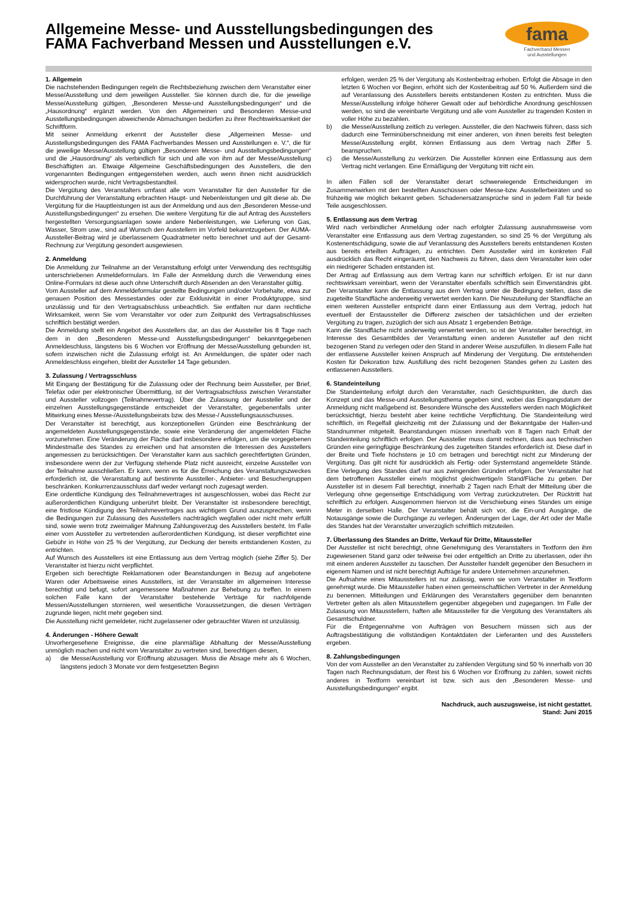Allgemeine Messe- und Ausstellungsbedingungen des
FAMA Fachverband Messen und Ausstellungen e.V.
fama
Fachverband Messen
und Ausstellungen
1. Allgemein
Die nachstehenden Bedingungen regeln die Rechtsbeziehung zwischen dem Veranstalter einer Messe/Ausstellung und dem jeweiligen Aussteller. Sie können durch die, für die jeweilige Messe/Ausstellung gültigen, „Besonderen Messe-und Ausstellungsbedingungen“ und die „Hausordnung“ ergänzt werden. Von den Allgemeinen und Besonderen Messe-und Ausstellungsbedingungen abweichende Abmachungen bedürfen zu ihrer Rechtswirksamkeit der Schriftform.
Mit seiner Anmeldung erkennt der Aussteller diese „Allgemeinen Messe- und Ausstellungsbedingungen des FAMA Fachverbandes Messen und Ausstellungen e. V.“, die für die jeweilige Messe/Ausstellung gültigen „Besonderen Messe- und Ausstellungsbedingungen“ und die „Hausordnung“ als verbindlich für sich und alle von ihm auf der Messe/Ausstellung Beschäftigten an. Etwaige Allgemeine Geschäftsbedingungen des Ausstellers, die den vorgenannten Bedingungen entgegenstehen werden, auch wenn ihnen nicht ausdrücklich widersprochen wurde, nicht Vertragsbestandteil.
Die Vergütung des Veranstalters umfasst alle vom Veranstalter für den Aussteller für die Durchführung der Veranstaltung erbrachten Haupt- und Nebenleistungen und gilt diese ab. Die Vergütung für die Hauptleistungen ist aus der Anmeldung und aus den „Besonderen Messe-und Ausstellungsbedingungen“ zu ersehen. Die weitere Vergütung für die auf Antrag des Ausstellers hergestellten Versorgungsanlagen sowie andere Nebenleistungen, wie Lieferung von Gas, Wasser, Strom usw., sind auf Wunsch den Ausstellern im Vorfeld bekanntzugeben. Der AUMA-Aussteller-Beitrag wird je überlassenem Quadratmeter netto berechnet und auf der Gesamt-Rechnung zur Vergütung gesondert ausgewiesen.
2. Anmeldung
Die Anmeldung zur Teilnahme an der Veranstaltung erfolgt unter Verwendung des rechtsgültig unterschriebenen Anmeldeformulars. Im Falle der Anmeldung durch die Verwendung eines Online-Formulars ist diese auch ohne Unterschrift durch Absenden an den Veranstalter gültig.
Vom Aussteller auf dem Anmeldeformular gestellte Bedingungen und/oder Vorbehalte, etwa zur genauen Position des Messestandes oder zur Exklusivität in einer Produktgruppe, sind unzulässig und für den Vertragsabschluss unbeachtlich. Sie entfalten nur dann rechtliche Wirksamkeit, wenn Sie vom Veranstalter vor oder zum Zeitpunkt des Vertragsabschlusses schriftlich bestätigt werden.
Die Anmeldung stellt ein Angebot des Ausstellers dar, an das der Aussteller bis 8 Tage nach dem in den „Besonderen Messe-und Ausstellungsbedingungen“ bekanntgegebenen Anmeldeschluss, längstens bis 6 Wochen vor Eröffnung der Messe/Ausstellung gebunden ist, sofern inzwischen nicht die Zulassung erfolgt ist. An Anmeldungen, die später oder nach Anmeldeschluss eingehen, bleibt der Aussteller 14 Tage gebunden.
3. Zulassung / Vertragsschluss
Mit Eingang der Bestätigung für die Zulassung oder der Rechnung beim Aussteller, per Brief, Telefax oder per elektronischer Übermittlung, ist der Vertragsabschluss zwischen Veranstalter und Aussteller vollzogen (Teilnahmevertrag). Über die Zulassung der Aussteller und der einzelnen Ausstellungsgegenstände entscheidet der Veranstalter, gegebenenfalls unter Mitwirkung eines Messe-/Ausstellungsbeirats bzw. des Messe-/ Ausstellungsausschusses.
Der Veranstalter ist berechtigt, aus konzeptionellen Gründen eine Beschränkung der angemeldeten Ausstellungsgegenstände, sowie eine Veränderung der angemeldeten Fläche vorzunehmen. Eine Veränderung der Fläche darf insbesondere erfolgen, um die vorgegebenen Mindestmaße des Standes zu erreichen und hat ansonsten die Interessen des Ausstellers angemessen zu berücksichtigen. Der Veranstalter kann aus sachlich gerechtfertigten Gründen, insbesondere wenn der zur Verfügung stehende Platz nicht ausreicht, einzelne Aussteller von der Teilnahme ausschließen. Er kann, wenn es für die Erreichung des Veranstaltungszweckes erforderlich ist, die Veranstaltung auf bestimmte Aussteller-, Anbieter- und Besuchergruppen beschränken. Konkurrenzausschluss darf weder verlangt noch zugesagt werden.
Eine ordentliche Kündigung des Teilnahmevertrages ist ausgeschlossen, wobei das Recht zur außerordentlichen Kündigung unberührt bleibt. Der Veranstalter ist insbesondere berechtigt, eine fristlose Kündigung des Teilnahmevertrages aus wichtigem Grund auszusprechen, wenn die Bedingungen zur Zulassung des Ausstellers nachträglich wegfallen oder nicht mehr erfüllt sind, sowie wenn trotz zweimaliger Mahnung Zahlungsverzug des Ausstellers besteht. Im Falle einer vom Aussteller zu vertretenden außerordentlichen Kündigung, ist dieser verpflichtet eine Gebühr in Höhe von 25 % der Vergütung, zur Deckung der bereits entstandenen Kosten, zu entrichten.
Auf Wunsch des Ausstellers ist eine Entlassung aus dem Vertrag möglich (siehe Ziffer 5). Der Veranstalter ist hierzu nicht verpflichtet.
Ergeben sich berechtigte Reklamationen oder Beanstandungen in Bezug auf angebotene Waren oder Arbeitsweise eines Ausstellers, ist der Veranstalter im allgemeinen Interesse berechtigt und befugt, sofort angemessene Maßnahmen zur Behebung zu treffen. In einem solchen Falle kann der Veranstalter bestehende Verträge für nachfolgende Messen/Ausstellungen stornieren, weil wesentliche Voraussetzungen, die diesen Verträgen zugrunde liegen, nicht mehr gegeben sind.
Die Ausstellung nicht gemeldeter, nicht zugelassener oder gebrauchter Waren ist unzulässig.
4. Änderungen - Höhere Gewalt
Unvorhergesehene Ereignisse, die eine planmäßige Abhaltung der Messe/Ausstellung unmöglich machen und nicht vom Veranstalter zu vertreten sind, berechtigen diesen,
a) die Messe/Ausstellung vor Eröffnung abzusagen. Muss die Absage mehr als 6 Wochen, längstens jedoch 3 Monate vor dem festgesetzten Beginn
erfolgen, werden 25 % der Vergütung als Kostenbeitrag erhoben. Erfolgt die Absage in den letzten 6 Wochen vor Beginn, erhöht sich der Kostenbeitrag auf 50 %. Außerdem sind die auf Veranlassung des Ausstellers bereits entstandenen Kosten zu entrichten. Muss die Messe/Ausstellung infolge höherer Gewalt oder auf behördliche Anordnung geschlossen werden, so sind die vereinbarte Vergütung und alle vom Aussteller zu tragenden Kosten in voller Höhe zu bezahlen.
b) die Messe/Ausstellung zeitlich zu verlegen. Aussteller, die den Nachweis führen, dass sich dadurch eine Terminüberschneidung mit einer anderen, von ihnen bereits fest belegten Messe/Ausstellung ergibt, können Entlassung aus dem Vertrag nach Ziffer 5. beanspruchen.
c) die Messe/Ausstellung zu verkürzen. Die Aussteller können eine Entlassung aus dem Vertrag nicht verlangen. Eine Ermäßigung der Vergütung tritt nicht ein.
In allen Fällen soll der Veranstalter derart schwerwiegende Entscheidungen im Zusammenwirken mit den bestellten Ausschüssen oder Messe-bzw. Ausstellerbeiräten und so frühzeitig wie möglich bekannt geben. Schadenersatzansprüche sind in jedem Fall für beide Teile ausgeschlossen.
5. Entlassung aus dem Vertrag
Wird nach verbindlicher Anmeldung oder nach erfolgter Zulassung ausnahmsweise vom Veranstalter eine Entlassung aus dem Vertrag zugestanden, so sind 25 % der Vergütung als Kostenentschädigung, sowie die auf Veranlassung des Ausstellers bereits entstandenen Kosten aus bereits erteilten Aufträgen, zu entrichten. Dem Aussteller wird im konkreten Fall ausdrücklich das Recht eingeräumt, den Nachweis zu führen, dass dem Veranstalter kein oder ein niedrigerer Schaden entstanden ist.
Der Antrag auf Entlassung aus dem Vertrag kann nur schriftlich erfolgen. Er ist nur dann rechtswirksam vereinbart, wenn der Veranstalter ebenfalls schriftlich sein Einverständnis gibt. Der Veranstalter kann die Entlassung aus dem Vertrag unter die Bedingung stellen, dass die zugeteilte Standfläche anderweitig verwertet werden kann. Die Neuzuteilung der Standfläche an einen weiteren Aussteller entspricht dann einer Entlassung aus dem Vertrag, jedoch hat eventuell der Erstaussteller die Differenz zwischen der tatsächlichen und der erzielten Vergütung zu tragen, zuzüglich der sich aus Absatz 1 ergebenden Beträge.
Kann die Standfläche nicht anderweitig verwertet werden, so ist der Veranstalter berechtigt, im Interesse des Gesamtbildes der Veranstaltung einen anderen Aussteller auf den nicht bezogenen Stand zu verlegen oder den Stand in anderer Weise auszufüllen. In diesem Falle hat der entlassene Aussteller keinen Anspruch auf Minderung der Vergütung. Die entstehenden Kosten für Dekoration bzw. Ausfüllung des nicht bezogenen Standes gehen zu Lasten des entlassenen Ausstellers.
6. Standeinteilung
Die Standeinteilung erfolgt durch den Veranstalter, nach Gesichtspunkten, die durch das Konzept und das Messe-und Ausstellungsthema gegeben sind, wobei das Eingangsdatum der Anmeldung nicht maßgebend ist. Besondere Wünsche des Ausstellers werden nach Möglichkeit berücksichtigt, hierzu besteht aber keine rechtliche Verpflichtung. Die Standeinteilung wird schriftlich, im Regelfall gleichzeitig mit der Zulassung und der Bekanntgabe der Hallen-und Standnummer mitgeteilt. Beanstandungen müssen innerhalb von 8 Tagen nach Erhalt der Standeinteilung schriftlich erfolgen. Der Aussteller muss damit rechnen, dass aus technischen Gründen eine geringfügige Beschränkung des zugeteilten Standes erforderlich ist. Diese darf in der Breite und Tiefe höchstens je 10 cm betragen und berechtigt nicht zur Minderung der Vergütung. Das gilt nicht für ausdrücklich als Fertig- oder Systemstand angemeldete Stände. Eine Verlegung des Standes darf nur aus zwingenden Gründen erfolgen. Der Veranstalter hat dem betroffenen Aussteller eine/n möglichst gleichwertige/n Stand/Fläche zu geben. Der Aussteller ist in diesem Fall berechtigt, innerhalb 2 Tagen nach Erhalt der Mitteilung über die Verlegung ohne gegenseitige Entschädigung vom Vertrag zurückzutreten. Der Rücktritt hat schriftlich zu erfolgen. Ausgenommen hiervon ist die Verschiebung eines Standes um einige Meter in derselben Halle. Der Veranstalter behält sich vor, die Ein-und Ausgänge, die Notausgänge sowie die Durchgänge zu verlegen. Änderungen der Lage, der Art oder der Maße des Standes hat der Veranstalter unverzüglich schriftlich mitzuteilen.
7. Überlassung des Standes an Dritte, Verkauf für Dritte, Mitaussteller
Der Aussteller ist nicht berechtigt, ohne Genehmigung des Veranstalters in Textform den ihm zugewiesenen Stand ganz oder teilweise frei oder entgeltlich an Dritte zu überlassen, oder ihn mit einem anderen Aussteller zu tauschen. Der Aussteller handelt gegenüber den Besuchern in eigenem Namen und ist nicht berechtigt Aufträge für andere Unternehmen anzunehmen.
Die Aufnahme eines Mitausstellers ist nur zulässig, wenn sie vom Veranstalter in Textform genehmigt wurde. Die Mitaussteller haben einen gemeinschaftlichen Vertreter in der Anmeldung zu benennen. Mitteilungen und Erklärungen des Veranstalters gegenüber dem benannten Vertreter gelten als allen Mitausstellern gegenüber abgegeben und zugegangen. Im Falle der Zulassung von Mitausstellern, haften alle Mitaussteller für die Vergütung des Veranstalters als Gesamtschuldner.
Für die Entgegennahme von Aufträgen von Besuchern müssen sich aus der Auftragsbestätigung die vollständigen Kontaktdaten der Lieferanten und des Ausstellers ergeben.
8. Zahlungsbedingungen
Von der vom Aussteller an den Veranstalter zu zahlenden Vergütung sind 50 % innerhalb von 30 Tagen nach Rechnungsdatum, der Rest bis 6 Wochen vor Eröffnung zu zahlen, soweit nichts anderes in Textform vereinbart ist bzw. sich aus den „Besonderen Messe- und Ausstellungsbedingungen“ ergibt.
Nachdruck, auch auszugsweise, ist nicht gestattet.
Stand: Juni 2015